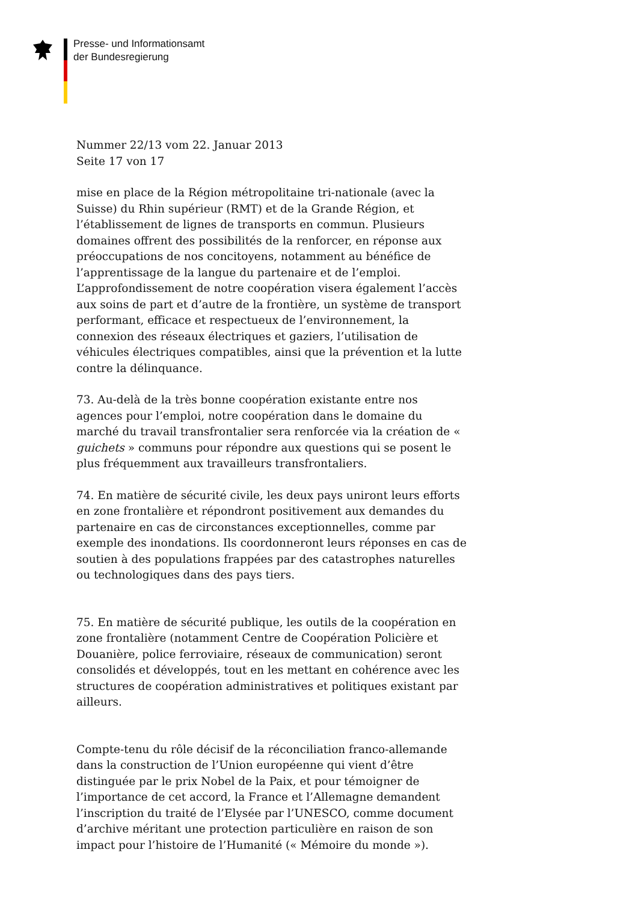Presse- und Informationsamt
der Bundesregierung
Nummer 22/13 vom 22. Januar 2013
Seite 17 von 17
mise en place de la Région métropolitaine tri-nationale (avec la Suisse) du Rhin supérieur (RMT) et de la Grande Région, et l’établissement de lignes de transports en commun. Plusieurs domaines offrent des possibilités de la renforcer, en réponse aux préoccupations de nos concitoyens, notamment au bénéfice de l’apprentissage de la langue du partenaire et de l’emploi. L’approfondissement de notre coopération visera également l’accès aux soins de part et d’autre de la frontière, un système de transport performant, efficace et respectueux de l’environnement, la connexion des réseaux électriques et gaziers, l’utilisation de véhicules électriques compatibles, ainsi que la prévention et la lutte contre la délinquance.
73. Au-delà de la très bonne coopération existante entre nos agences pour l’emploi, notre coopération dans le domaine du marché du travail transfrontalier sera renforcée via la création de « guichets » communs pour répondre aux questions qui se posent le plus fréquemment aux travailleurs transfrontaliers.
74. En matière de sécurité civile, les deux pays uniront leurs efforts en zone frontalière et répondront positivement aux demandes du partenaire en cas de circonstances exceptionnelles, comme par exemple des inondations. Ils coordonneront leurs réponses en cas de soutien à des populations frappées par des catastrophes naturelles ou technologiques dans des pays tiers.
75. En matière de sécurité publique, les outils de la coopération en zone frontalière (notamment Centre de Coopération Policière et Douanière, police ferroviaire, réseaux de communication) seront consolidés et développés, tout en les mettant en cohérence avec les structures de coopération administratives et politiques existant par ailleurs.
Compte-tenu du rôle décisif de la réconciliation franco-allemande dans la construction de l’Union européenne qui vient d’être distinguée par le prix Nobel de la Paix, et pour témoigner de l’importance de cet accord, la France et l’Allemagne demandent l’inscription du traité de l’Elysée par l’UNESCO, comme document d’archive méritant une protection particulière en raison de son impact pour l’histoire de l’Humanité (« Mémoire du monde »).